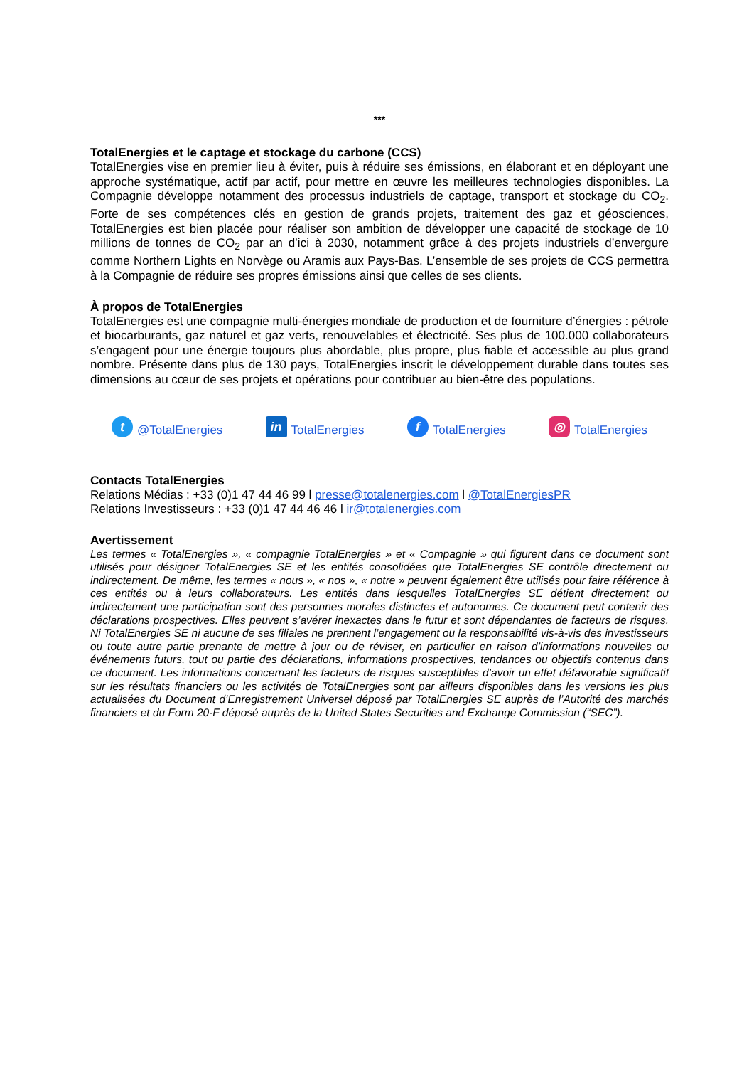***
TotalEnergies et le captage et stockage du carbone (CCS)
TotalEnergies vise en premier lieu à éviter, puis à réduire ses émissions, en élaborant et en déployant une approche systématique, actif par actif, pour mettre en œuvre les meilleures technologies disponibles. La Compagnie développe notamment des processus industriels de captage, transport et stockage du CO<sub>2</sub>. Forte de ses compétences clés en gestion de grands projets, traitement des gaz et géosciences, TotalEnergies est bien placée pour réaliser son ambition de développer une capacité de stockage de 10 millions de tonnes de CO<sub>2</sub> par an d’ici à 2030, notamment grâce à des projets industriels d’envergure comme Northern Lights en Norvège ou Aramis aux Pays-Bas. L’ensemble de ses projets de CCS permettra à la Compagnie de réduire ses propres émissions ainsi que celles de ses clients.
À propos de TotalEnergies
TotalEnergies est une compagnie multi-énergies mondiale de production et de fourniture d’énergies : pétrole et biocarburants, gaz naturel et gaz verts, renouvelables et électricité. Ses plus de 100.000 collaborateurs s’engagent pour une énergie toujours plus abordable, plus propre, plus fiable et accessible au plus grand nombre. Présente dans plus de 130 pays, TotalEnergies inscrit le développement durable dans toutes ses dimensions au cœur de ses projets et opérations pour contribuer au bien-être des populations.
t @TotalEnergies in TotalEnergies f TotalEnergies ◎ TotalEnergies
Contacts TotalEnergies
Relations Médias : +33 (0)1 47 44 46 99 l presse@totalenergies.com l @TotalEnergiesPR
Relations Investisseurs : +33 (0)1 47 44 46 46 l ir@totalenergies.com
Avertissement
Les termes « TotalEnergies », « compagnie TotalEnergies » et « Compagnie » qui figurent dans ce document sont utilisés pour désigner TotalEnergies SE et les entités consolidées que TotalEnergies SE contrôle directement ou indirectement. De même, les termes « nous », « nos », « notre » peuvent également être utilisés pour faire référence à ces entités ou à leurs collaborateurs. Les entités dans lesquelles TotalEnergies SE détient directement ou indirectement une participation sont des personnes morales distinctes et autonomes. Ce document peut contenir des déclarations prospectives. Elles peuvent s’avérer inexactes dans le futur et sont dépendantes de facteurs de risques. Ni TotalEnergies SE ni aucune de ses filiales ne prennent l’engagement ou la responsabilité vis-à-vis des investisseurs ou toute autre partie prenante de mettre à jour ou de réviser, en particulier en raison d’informations nouvelles ou événements futurs, tout ou partie des déclarations, informations prospectives, tendances ou objectifs contenus dans ce document. Les informations concernant les facteurs de risques susceptibles d’avoir un effet défavorable significatif sur les résultats financiers ou les activités de TotalEnergies sont par ailleurs disponibles dans les versions les plus actualisées du Document d’Enregistrement Universel déposé par TotalEnergies SE auprès de l’Autorité des marchés financiers et du Form 20-F déposé auprès de la United States Securities and Exchange Commission (“SEC”).